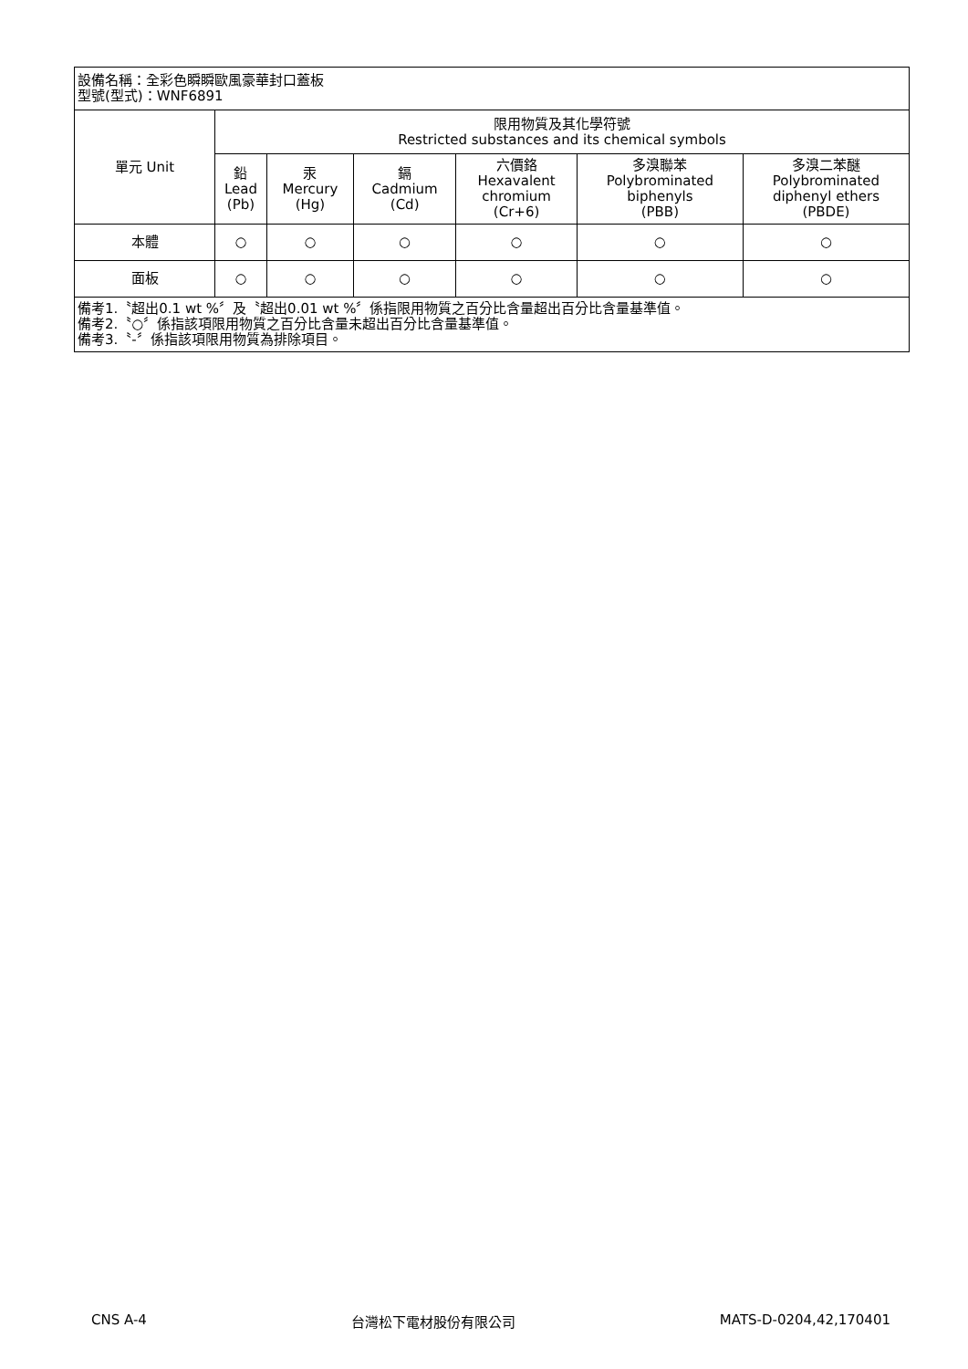| 設備名稱：全彩色瞬瞬歐風豪華封口蓋板 型號(型式)：WNF6891 | | | | | | |
| 單元 Unit | 限用物質及其化學符號 Restricted substances and its chemical symbols | | | | | |
| | 鉛 Lead (Pb) | 汞 Mercury (Hg) | 鎘 Cadmium (Cd) | 六價鉻 Hexavalent chromium (Cr+6) | 多溴聯苯 Polybrominated biphenyls (PBB) | 多溴二苯醚 Polybrominated diphenyl ethers (PBDE) |
| 本體 | ○ | ○ | ○ | ○ | ○ | ○ |
| 面板 | ○ | ○ | ○ | ○ | ○ | ○ |
| 備考1.〝超出0.1 wt %〞及〝超出0.01 wt %〞係指限用物質之百分比含量超出百分比含量基準值。 備考2.〝○〞係指該項限用物質之百分比含量未超出百分比含量基準值。 備考3.〝-〞係指該項限用物質為排除項目。 | | | | | | |
CNS A-4 台灣松下電材股份有限公司 MATS-D-0204,42,170401